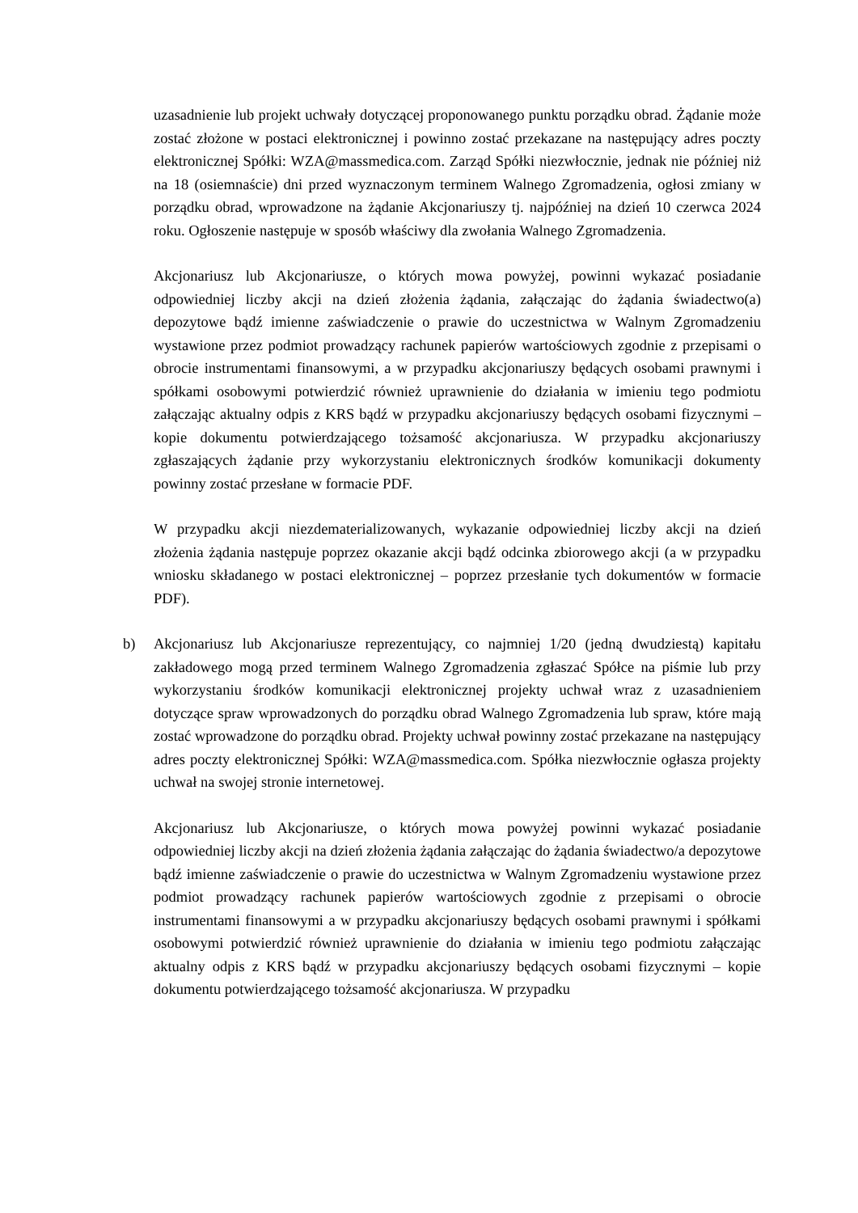uzasadnienie lub projekt uchwały dotyczącej proponowanego punktu porządku obrad. Żądanie może zostać złożone w postaci elektronicznej i powinno zostać przekazane na następujący adres poczty elektronicznej Spółki: WZA@massmedica.com. Zarząd Spółki niezwłocznie, jednak nie później niż na 18 (osiemnaście) dni przed wyznaczonym terminem Walnego Zgromadzenia, ogłosi zmiany w porządku obrad, wprowadzone na żądanie Akcjonariuszy tj. najpóźniej na dzień 10 czerwca 2024 roku. Ogłoszenie następuje w sposób właściwy dla zwołania Walnego Zgromadzenia.
Akcjonariusz lub Akcjonariusze, o których mowa powyżej, powinni wykazać posiadanie odpowiedniej liczby akcji na dzień złożenia żądania, załączając do żądania świadectwo(a) depozytowe bądź imienne zaświadczenie o prawie do uczestnictwa w Walnym Zgromadzeniu wystawione przez podmiot prowadzący rachunek papierów wartościowych zgodnie z przepisami o obrocie instrumentami finansowymi, a w przypadku akcjonariuszy będących osobami prawnymi i spółkami osobowymi potwierdzić również uprawnienie do działania w imieniu tego podmiotu załączając aktualny odpis z KRS bądź w przypadku akcjonariuszy będących osobami fizycznymi – kopie dokumentu potwierdzającego tożsamość akcjonariusza. W przypadku akcjonariuszy zgłaszających żądanie przy wykorzystaniu elektronicznych środków komunikacji dokumenty powinny zostać przesłane w formacie PDF.
W przypadku akcji niezdematerializowanych, wykazanie odpowiedniej liczby akcji na dzień złożenia żądania następuje poprzez okazanie akcji bądź odcinka zbiorowego akcji (a w przypadku wniosku składanego w postaci elektronicznej – poprzez przesłanie tych dokumentów w formacie PDF).
b) Akcjonariusz lub Akcjonariusze reprezentujący, co najmniej 1/20 (jedną dwudziestą) kapitału zakładowego mogą przed terminem Walnego Zgromadzenia zgłaszać Spółce na piśmie lub przy wykorzystaniu środków komunikacji elektronicznej projekty uchwał wraz z uzasadnieniem dotyczące spraw wprowadzonych do porządku obrad Walnego Zgromadzenia lub spraw, które mają zostać wprowadzone do porządku obrad. Projekty uchwał powinny zostać przekazane na następujący adres poczty elektronicznej Spółki: WZA@massmedica.com. Spółka niezwłocznie ogłasza projekty uchwał na swojej stronie internetowej.
Akcjonariusz lub Akcjonariusze, o których mowa powyżej powinni wykazać posiadanie odpowiedniej liczby akcji na dzień złożenia żądania załączając do żądania świadectwo/a depozytowe bądź imienne zaświadczenie o prawie do uczestnictwa w Walnym Zgromadzeniu wystawione przez podmiot prowadzący rachunek papierów wartościowych zgodnie z przepisami o obrocie instrumentami finansowymi a w przypadku akcjonariuszy będących osobami prawnymi i spółkami osobowymi potwierdzić również uprawnienie do działania w imieniu tego podmiotu załączając aktualny odpis z KRS bądź w przypadku akcjonariuszy będących osobami fizycznymi – kopie dokumentu potwierdzającego tożsamość akcjonariusza. W przypadku